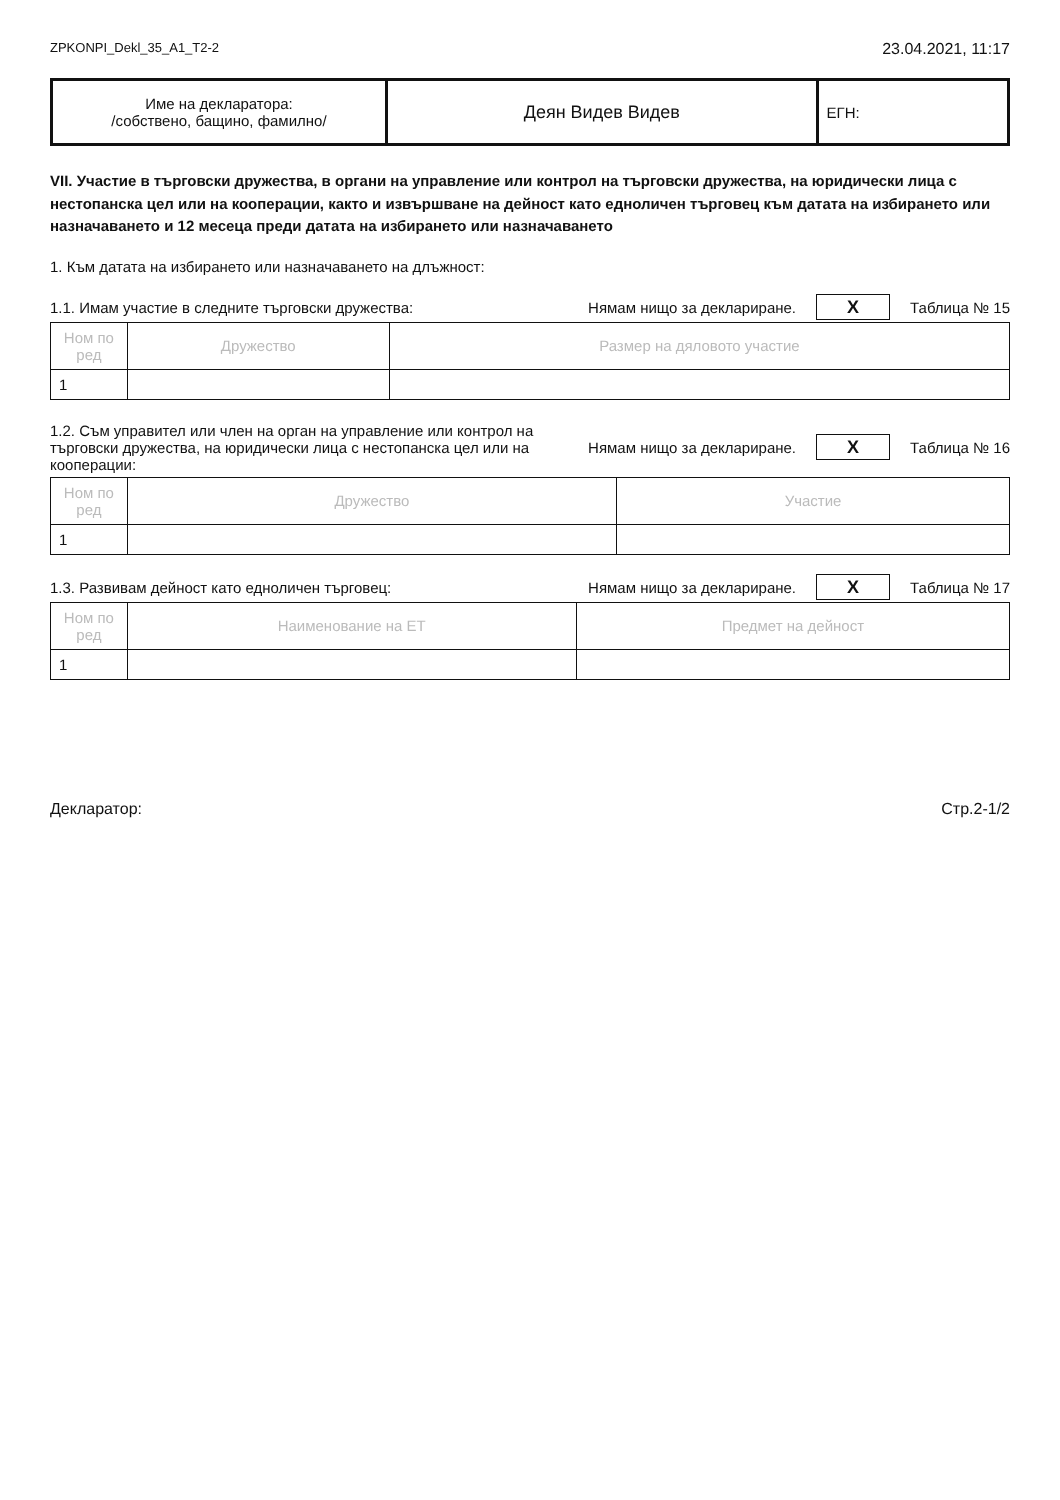ZPKONPI_Dekl_35_A1_T2-2 23.04.2021, 11:17
| Име на декларатора: /собствено, бащино, фамилно/ | Деян Видев Видев | ЕГН: |
VII. Участие в търговски дружества, в органи на управление или контрол на търговски дружества, на юридически лица с нестопанска цел или на кооперации, както и извършване на дейност като едноличен търговец към датата на избирането или назначаването и 12 месеца преди датата на избирането или назначаването
1. Към датата на избирането или назначаването на длъжност:
1.1. Имам участие в следните търговски дружества: Нямам нищо за деклариране. X Таблица № 15
| Ном по ред | Дружество | Размер на дяловото участие |
| --- | --- | --- |
| 1 | | |
1.2. Съм управител или член на орган на управление или контрол на търговски дружества, на юридически лица с нестопанска цел или на кооперации: Нямам нищо за деклариране. X Таблица № 16
| Ном по ред | Дружество | Участие |
| --- | --- | --- |
| 1 | | |
1.3. Развивам дейност като едноличен търговец: Нямам нищо за деклариране. X Таблица № 17
| Ном по ред | Наименование на ЕТ | Предмет на дейност |
| --- | --- | --- |
| 1 | | |
Декларатор: Стр.2-1/2